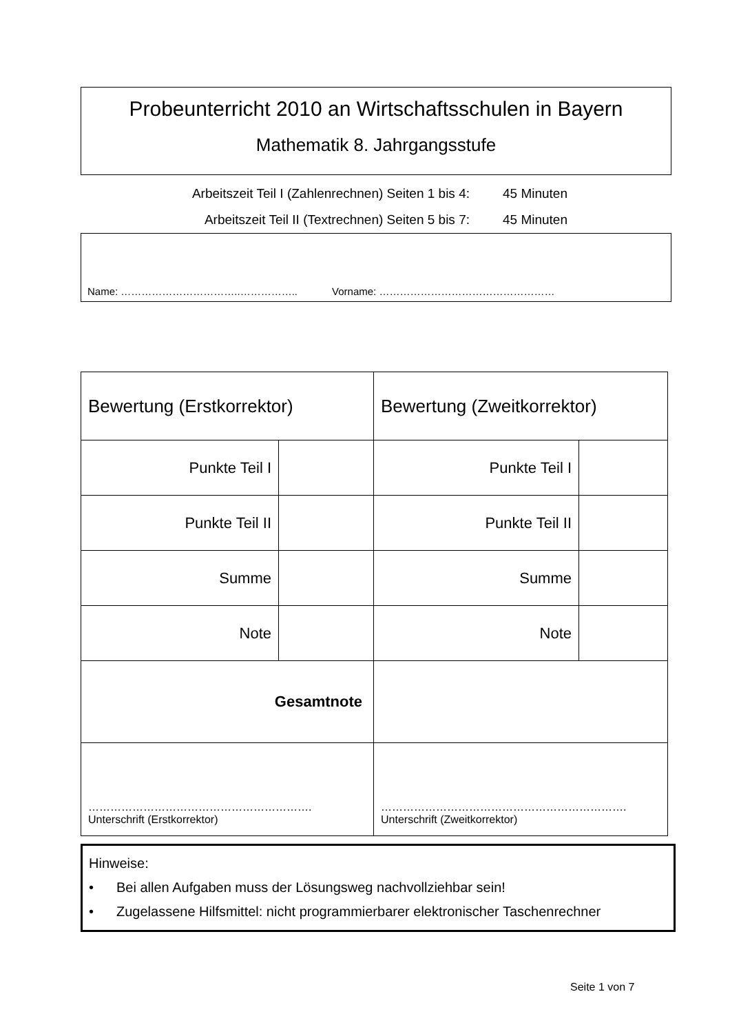Probeunterricht 2010 an Wirtschaftsschulen in Bayern
Mathematik 8. Jahrgangsstufe
Arbeitszeit Teil I (Zahlenrechnen) Seiten 1 bis 4: 45 Minuten
Arbeitszeit Teil II (Textrechnen) Seiten 5 bis 7: 45 Minuten
Name: ……………………………..…………….. Vorname: ……………………………………………
| Bewertung (Erstkorrektor) | | Bewertung (Zweitkorrektor) | |
| Punkte Teil I | | Punkte Teil I | |
| Punkte Teil II | | Punkte Teil II | |
| Summe | | Summe | |
| Note | | Note | |
| Gesamtnote | | | |
| ……………………………………………………. Unterschrift (Erstkorrektor) | | …………………………………………………………. Unterschrift (Zweitkorrektor) | |
Hinweise:
• Bei allen Aufgaben muss der Lösungsweg nachvollziehbar sein!
• Zugelassene Hilfsmittel: nicht programmierbarer elektronischer Taschenrechner
Seite 1 von 7